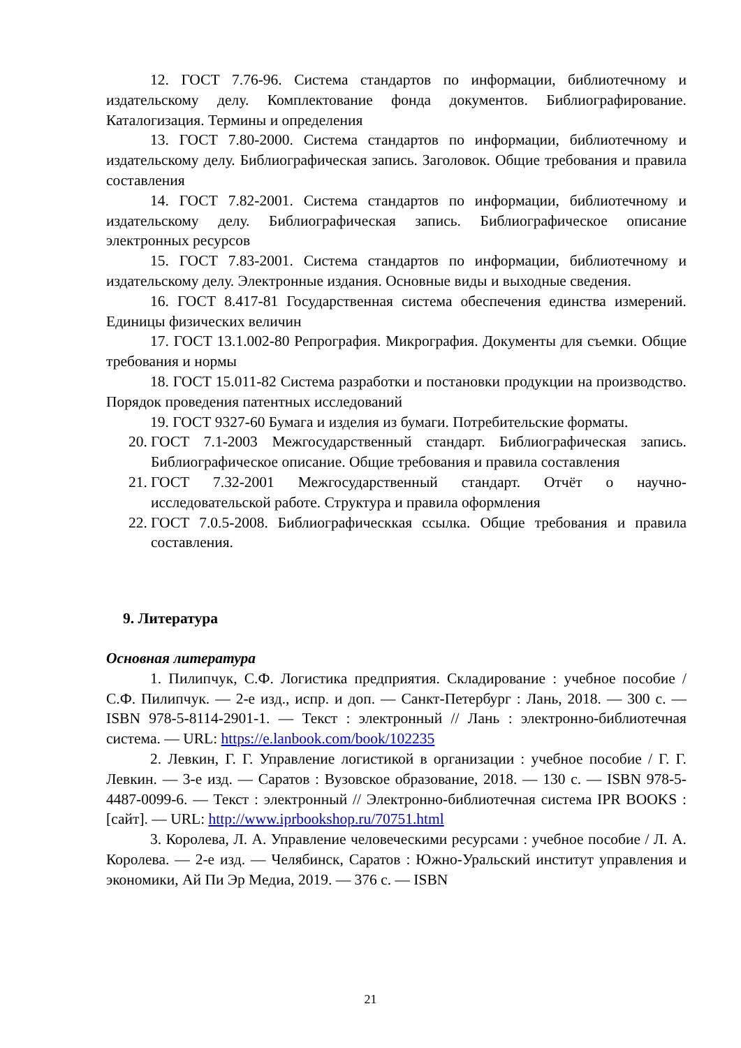12. ГОСТ 7.76-96. Система стандартов по информации, библиотечному и издательскому делу. Комплектование фонда документов. Библиографирование. Каталогизация. Термины и определения
13. ГОСТ 7.80-2000. Система стандартов по информации, библиотечному и издательскому делу. Библиографическая запись. Заголовок. Общие требования и правила составления
14. ГОСТ 7.82-2001. Система стандартов по информации, библиотечному и издательскому делу. Библиографическая запись. Библиографическое описание электронных ресурсов
15. ГОСТ 7.83-2001. Система стандартов по информации, библиотечному и издательскому делу. Электронные издания. Основные виды и выходные сведения.
16. ГОСТ 8.417-81 Государственная система обеспечения единства измерений. Единицы физических величин
17. ГОСТ 13.1.002-80 Репрография. Микрография. Документы для съемки. Общие требования и нормы
18. ГОСТ 15.011-82 Система разработки и постановки продукции на производство. Порядок проведения патентных исследований
19. ГОСТ 9327-60 Бумага и изделия из бумаги. Потребительские форматы.
20. ГОСТ 7.1-2003 Межгосударственный стандарт. Библиографическая запись. Библиографическое описание. Общие требования и правила составления
21. ГОСТ 7.32-2001 Межгосударственный стандарт. Отчёт о научно-исследовательской работе. Структура и правила оформления
22. ГОСТ 7.0.5-2008. Библиографическкая ссылка. Общие требования и правила составления.
9. Литература
Основная литература
1. Пилипчук, С.Ф. Логистика предприятия. Складирование : учебное пособие / С.Ф. Пилипчук. — 2-е изд., испр. и доп. — Санкт-Петербург : Лань, 2018. — 300 с. — ISBN 978-5-8114-2901-1. — Текст : электронный // Лань : электронно-библиотечная система. — URL: https://e.lanbook.com/book/102235
2. Левкин, Г. Г. Управление логистикой в организации : учебное пособие / Г. Г. Левкин. — 3-е изд. — Саратов : Вузовское образование, 2018. — 130 с. — ISBN 978-5-4487-0099-6. — Текст : электронный // Электронно-библиотечная система IPR BOOKS : [сайт]. — URL: http://www.iprbookshop.ru/70751.html
3. Королева, Л. А. Управление человеческими ресурсами : учебное пособие / Л. А. Королева. — 2-е изд. — Челябинск, Саратов : Южно-Уральский институт управления и экономики, Ай Пи Эр Медиа, 2019. — 376 с. — ISBN
21